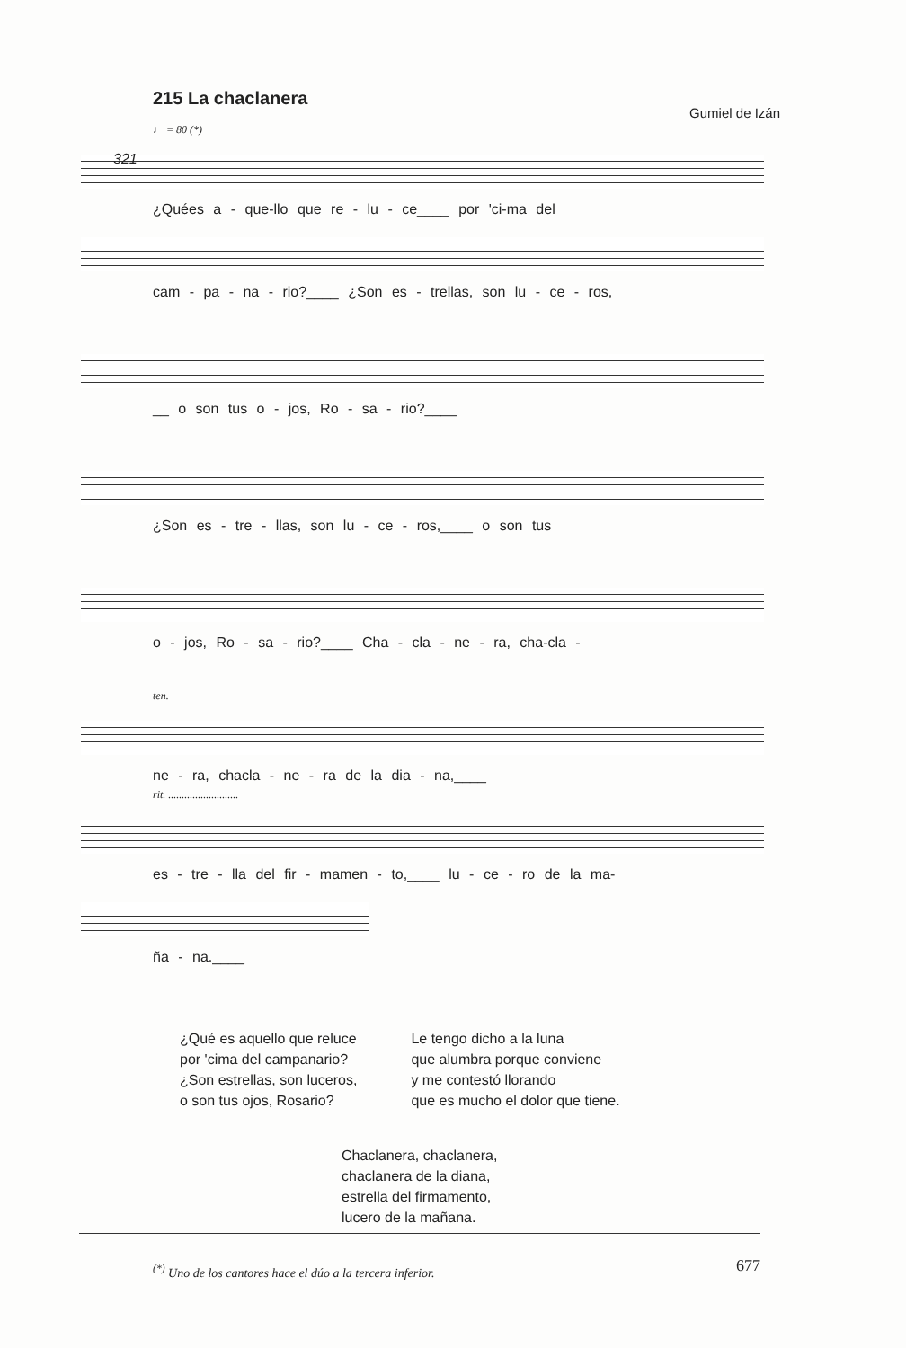215 La chaclanera
Gumiel de Izán
♩ = 80 (*)
321
¿Quées a - que-llo que re - lu - ce____ por 'ci-ma del
cam - pa - na - rio?____ ¿Son es - trellas, son lu - ce - ros,
__ o son tus o - jos, Ro - sa - rio?____
¿Son es - tre - llas, son lu - ce - ros,____ o son tus
o - jos, Ro - sa - rio?____ Cha - cla - ne - ra, cha-cla -
ten.
ne - ra, chacla - ne - ra de la dia - na,____
rit. ..........................
es - tre - lla del fir - mamen - to,____ lu - ce - ro de la ma-
ña - na.____
¿Qué es aquello que reluce
por 'cima del campanario?
¿Son estrellas, son luceros,
o son tus ojos, Rosario?
Le tengo dicho a la luna
que alumbra porque conviene
y me contestó llorando
que es mucho el dolor que tiene.
Chaclanera, chaclanera,
chaclanera de la diana,
estrella del firmamento,
lucero de la mañana.
<sup>(*)</sup> Uno de los cantores hace el dúo a la tercera inferior.
677